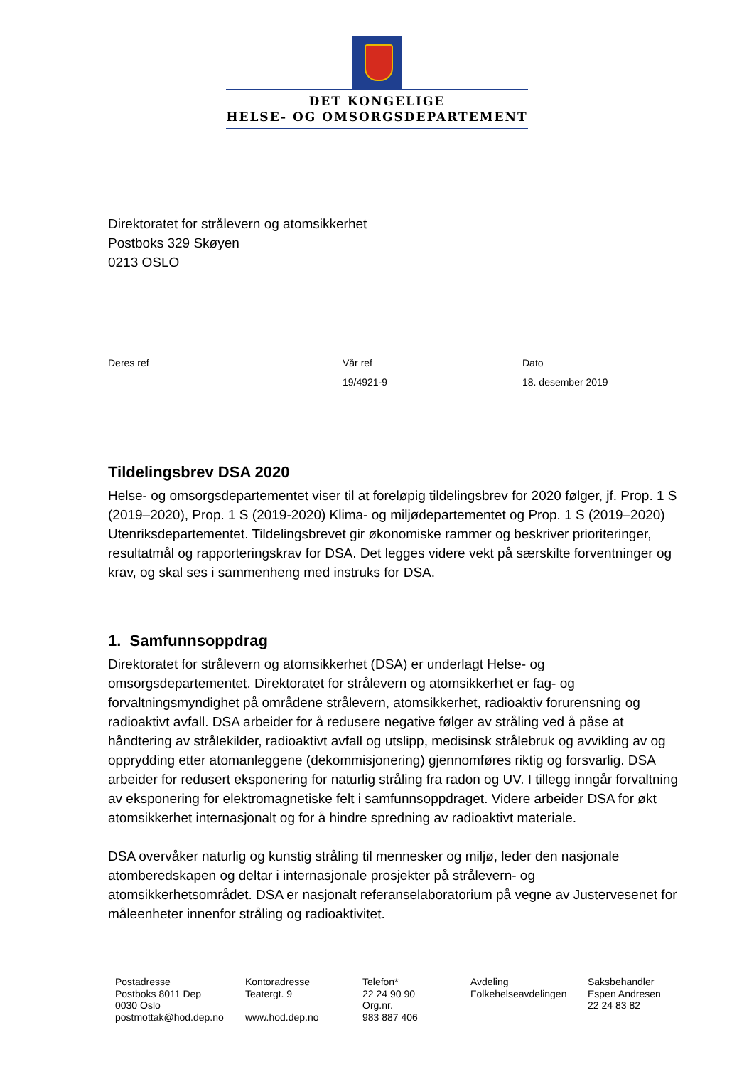DET KONGELIGE
HELSE- OG OMSORGSDEPARTEMENT
Direktoratet for strålevern og atomsikkerhet
Postboks 329 Skøyen
0213 OSLO
Deres ref
Vår ref
19/4921-9
Dato
18. desember 2019
Tildelingsbrev DSA 2020
Helse- og omsorgsdepartementet viser til at foreløpig tildelingsbrev for 2020 følger, jf. Prop. 1 S (2019–2020), Prop. 1 S (2019-2020) Klima- og miljødepartementet og Prop. 1 S (2019–2020) Utenriksdepartementet. Tildelingsbrevet gir økonomiske rammer og beskriver prioriteringer, resultatmål og rapporteringskrav for DSA. Det legges videre vekt på særskilte forventninger og krav, og skal ses i sammenheng med instruks for DSA.
1. Samfunnsoppdrag
Direktoratet for strålevern og atomsikkerhet (DSA) er underlagt Helse- og omsorgsdepartementet. Direktoratet for strålevern og atomsikkerhet er fag- og forvaltningsmyndighet på områdene strålevern, atomsikkerhet, radioaktiv forurensning og radioaktivt avfall. DSA arbeider for å redusere negative følger av stråling ved å påse at håndtering av strålekilder, radioaktivt avfall og utslipp, medisinsk strålebruk og avvikling av og opprydding etter atomanleggene (dekommisjonering) gjennomføres riktig og forsvarlig. DSA arbeider for redusert eksponering for naturlig stråling fra radon og UV. I tillegg inngår forvaltning av eksponering for elektromagnetiske felt i samfunnsoppdraget. Videre arbeider DSA for økt atomsikkerhet internasjonalt og for å hindre spredning av radioaktivt materiale.
DSA overvåker naturlig og kunstig stråling til mennesker og miljø, leder den nasjonale atomberedskapen og deltar i internasjonale prosjekter på strålevern- og atomsikkerhetsområdet. DSA er nasjonalt referanselaboratorium på vegne av Justervesenet for måleenheter innenfor stråling og radioaktivitet.
Postadresse
Postboks 8011 Dep
0030 Oslo
postmottak@hod.dep.no
Kontoradresse
Teatergt. 9
www.hod.dep.no
Telefon*
22 24 90 90
Org.nr.
983 887 406
Avdeling
Folkehelseavdelingen
Saksbehandler
Espen Andresen
22 24 83 82